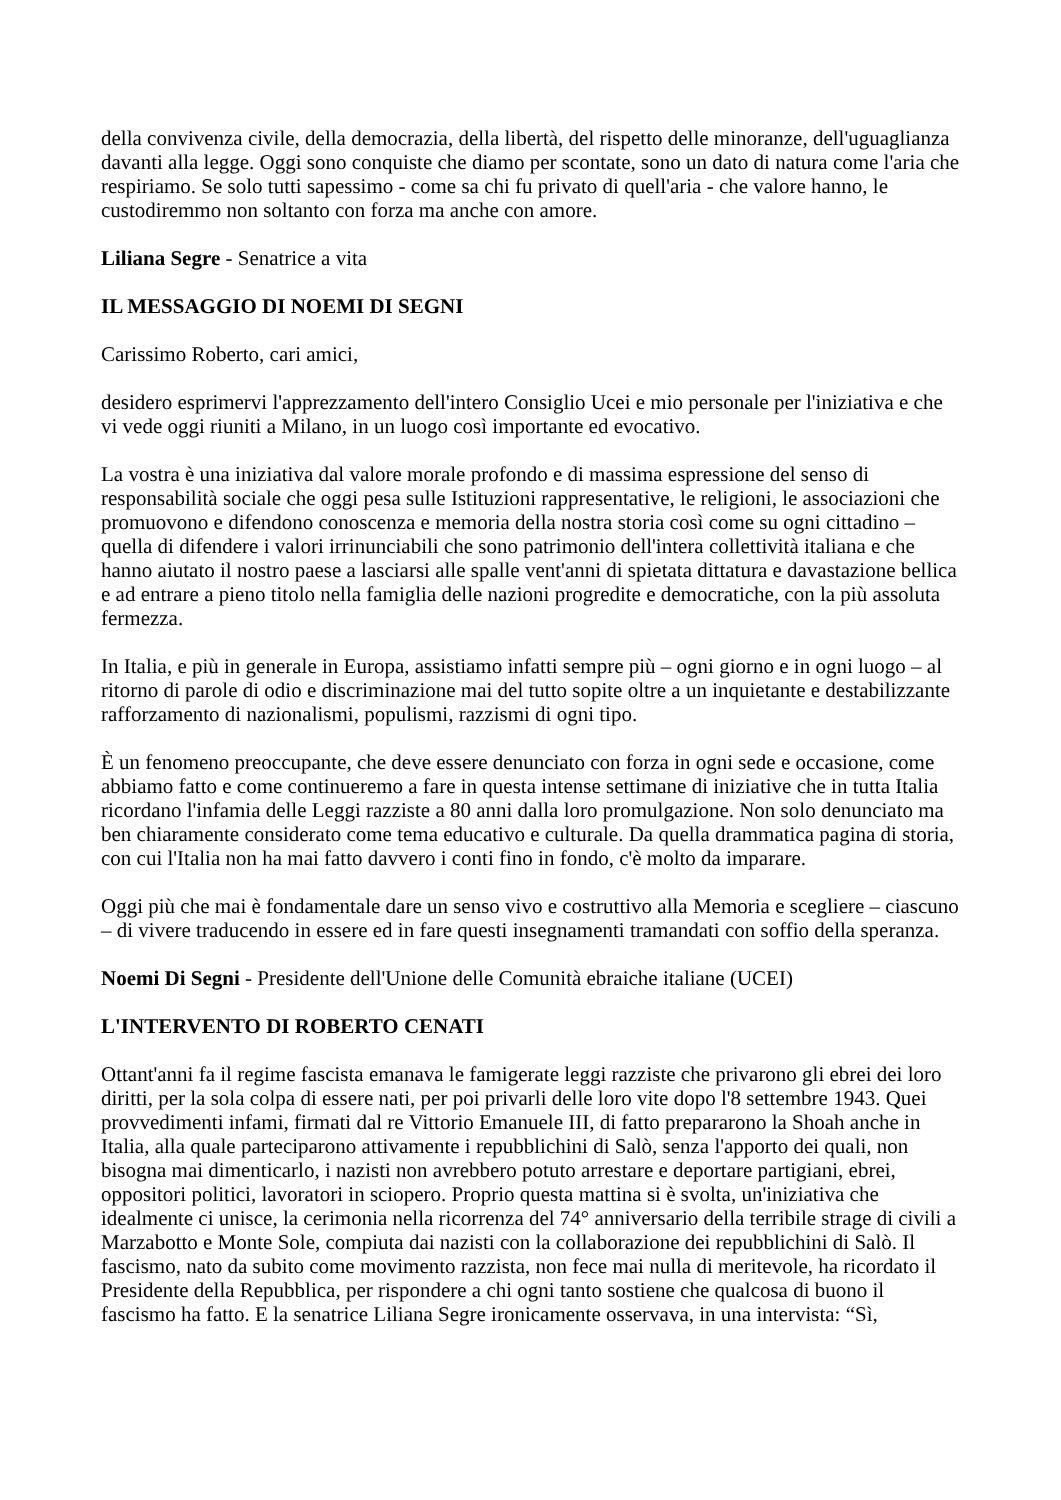della convivenza civile, della democrazia, della libertà, del rispetto delle minoranze, dell'uguaglianza davanti alla legge. Oggi sono conquiste che diamo per scontate, sono un dato di natura come l'aria che respiriamo. Se solo tutti sapessimo - come sa chi fu privato di quell'aria - che valore hanno, le custodiremmo non soltanto con forza ma anche con amore.
Liliana Segre - Senatrice a vita
IL MESSAGGIO DI NOEMI DI SEGNI
Carissimo Roberto, cari amici,
desidero esprimervi l'apprezzamento dell'intero Consiglio Ucei e mio personale per l'iniziativa e che vi vede oggi riuniti a Milano, in un luogo così importante ed evocativo.
La vostra è una iniziativa dal valore morale profondo e di massima espressione del senso di responsabilità sociale che oggi pesa sulle Istituzioni rappresentative, le religioni, le associazioni che promuovono e difendono conoscenza e memoria della nostra storia così come su ogni cittadino – quella di difendere i valori irrinunciabili che sono patrimonio dell'intera collettività italiana e che hanno aiutato il nostro paese a lasciarsi alle spalle vent'anni di spietata dittatura e davastazione bellica e ad entrare a pieno titolo nella famiglia delle nazioni progredite e democratiche, con la più assoluta fermezza.
In Italia, e più in generale in Europa, assistiamo infatti sempre più – ogni giorno e in ogni luogo – al ritorno di parole di odio e discriminazione mai del tutto sopite oltre a un inquietante e destabilizzante rafforzamento di nazionalismi, populismi, razzismi di ogni tipo.
È un fenomeno preoccupante, che deve essere denunciato con forza in ogni sede e occasione, come abbiamo fatto e come continueremo a fare in questa intense settimane di iniziative che in tutta Italia ricordano l'infamia delle Leggi razziste a 80 anni dalla loro promulgazione. Non solo denunciato ma ben chiaramente considerato come tema educativo e culturale. Da quella drammatica pagina di storia, con cui l'Italia non ha mai fatto davvero i conti fino in fondo, c'è molto da imparare.
Oggi più che mai è fondamentale dare un senso vivo e costruttivo alla Memoria e scegliere – ciascuno – di vivere traducendo in essere ed in fare questi insegnamenti tramandati con soffio della speranza.
Noemi Di Segni - Presidente dell'Unione delle Comunità ebraiche italiane (UCEI)
L'INTERVENTO DI ROBERTO CENATI
Ottant'anni fa il regime fascista emanava le famigerate leggi razziste che privarono gli ebrei dei loro diritti, per la sola colpa di essere nati, per poi privarli delle loro vite dopo l'8 settembre 1943. Quei provvedimenti infami, firmati dal re Vittorio Emanuele III, di fatto prepararono la Shoah anche in Italia, alla quale parteciparono attivamente i repubblichini di Salò, senza l'apporto dei quali, non bisogna mai dimenticarlo, i nazisti non avrebbero potuto arrestare e deportare partigiani, ebrei, oppositori politici, lavoratori in sciopero. Proprio questa mattina si è svolta, un'iniziativa che idealmente ci unisce, la cerimonia nella ricorrenza del 74° anniversario della terribile strage di civili a Marzabotto e Monte Sole, compiuta dai nazisti con la collaborazione dei repubblichini di Salò. Il fascismo, nato da subito come movimento razzista, non fece mai nulla di meritevole, ha ricordato il Presidente della Repubblica, per rispondere a chi ogni tanto sostiene che qualcosa di buono il fascismo ha fatto. E la senatrice Liliana Segre ironicamente osservava, in una intervista: “Sì,